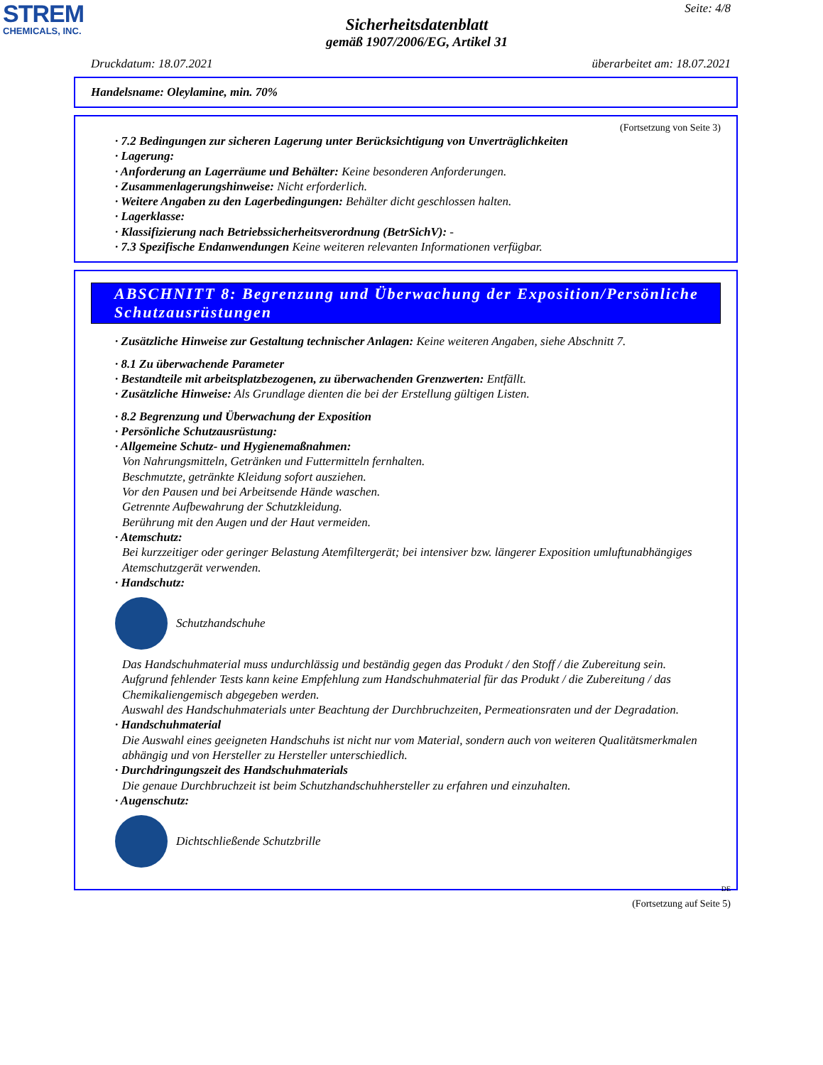STREM
CHEMICALS, INC.
Seite: 4/8
Sicherheitsdatenblatt
gemäß 1907/2006/EG, Artikel 31
Druckdatum: 18.07.2021 überarbeitet am: 18.07.2021
Handelsname: Oleylamine, min. 70%
(Fortsetzung von Seite 3)
· 7.2 Bedingungen zur sicheren Lagerung unter Berücksichtigung von Unverträglichkeiten
· Lagerung:
· Anforderung an Lagerräume und Behälter: Keine besonderen Anforderungen.
· Zusammenlagerungshinweise: Nicht erforderlich.
· Weitere Angaben zu den Lagerbedingungen: Behälter dicht geschlossen halten.
· Lagerklasse:
· Klassifizierung nach Betriebssicherheitsverordnung (BetrSichV): -
· 7.3 Spezifische Endanwendungen Keine weiteren relevanten Informationen verfügbar.
ABSCHNITT 8: Begrenzung und Überwachung der Exposition/Persönliche Schutzausrüstungen
· Zusätzliche Hinweise zur Gestaltung technischer Anlagen: Keine weiteren Angaben, siehe Abschnitt 7.
· 8.1 Zu überwachende Parameter
· Bestandteile mit arbeitsplatzbezogenen, zu überwachenden Grenzwerten: Entfällt.
· Zusätzliche Hinweise: Als Grundlage dienten die bei der Erstellung gültigen Listen.
· 8.2 Begrenzung und Überwachung der Exposition
· Persönliche Schutzausrüstung:
· Allgemeine Schutz- und Hygienemaßnahmen:
Von Nahrungsmitteln, Getränken und Futtermitteln fernhalten.
Beschmutzte, getränkte Kleidung sofort ausziehen.
Vor den Pausen und bei Arbeitsende Hände waschen.
Getrennte Aufbewahrung der Schutzkleidung.
Berührung mit den Augen und der Haut vermeiden.
· Atemschutz:
Bei kurzzeitiger oder geringer Belastung Atemfiltergerät; bei intensiver bzw. längerer Exposition umluftunabhängiges Atemschutzgerät verwenden.
· Handschutz:
Schutzhandschuhe
Das Handschuhmaterial muss undurchlässig und beständig gegen das Produkt / den Stoff / die Zubereitung sein.
Aufgrund fehlender Tests kann keine Empfehlung zum Handschuhmaterial für das Produkt / die Zubereitung / das Chemikaliengemisch abgegeben werden.
Auswahl des Handschuhmaterials unter Beachtung der Durchbruchzeiten, Permeationsraten und der Degradation.
· Handschuhmaterial
Die Auswahl eines geeigneten Handschuhs ist nicht nur vom Material, sondern auch von weiteren Qualitätsmerkmalen abhängig und von Hersteller zu Hersteller unterschiedlich.
· Durchdringungszeit des Handschuhmaterials
Die genaue Durchbruchzeit ist beim Schutzhandschuhhersteller zu erfahren und einzuhalten.
· Augenschutz:
Dichtschließende Schutzbrille
DE
(Fortsetzung auf Seite 5)